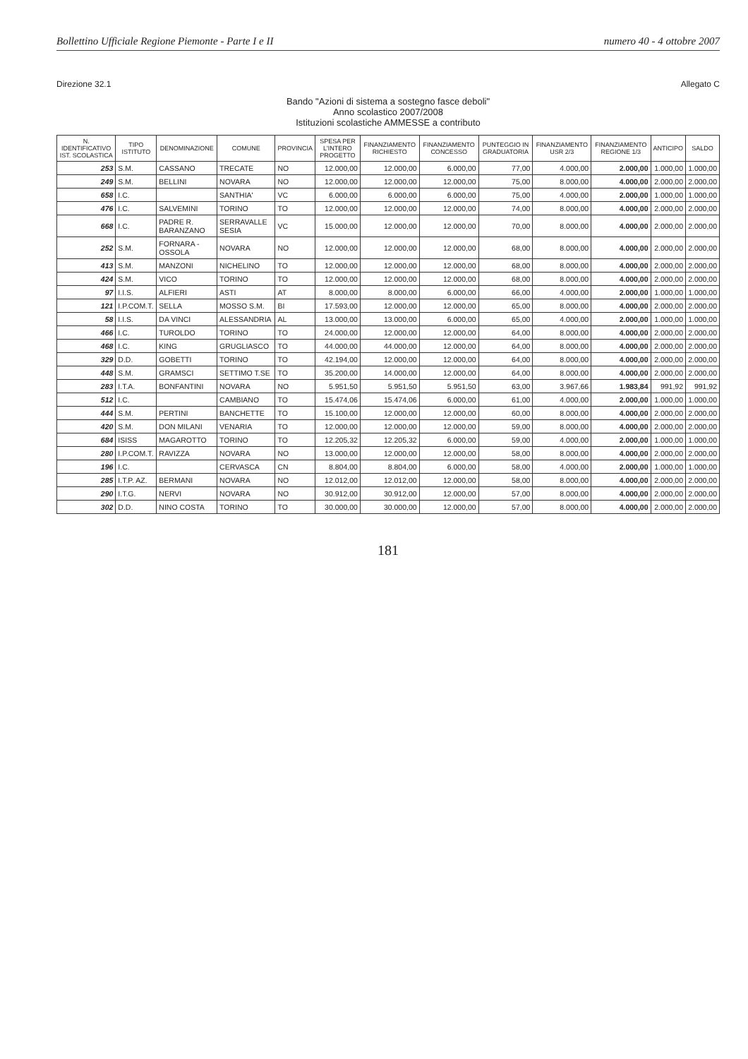Bollettino Ufficiale Regione Piemonte - Parte I e II numero 40 - 4 ottobre 2007
Direzione 32.1 Allegato C
Bando "Azioni di sistema a sostegno fasce deboli"
Anno scolastico 2007/2008
Istituzioni scolastiche AMMESSE a contributo
| N. IDENTIFICATIVO IST. SCOLASTICA | TIPO ISTITUTO | DENOMINAZIONE | COMUNE | PROVINCIA | SPESA PER L'INTERO PROGETTO | FINANZIAMENTO RICHIESTO | FINANZIAMENTO CONCESSO | PUNTEGGIO IN GRADUATORIA | FINANZIAMENTO USR 2/3 | FINANZIAMENTO REGIONE 1/3 | ANTICIPO | SALDO |
| --- | --- | --- | --- | --- | --- | --- | --- | --- | --- | --- | --- | --- |
| 253 | S.M. | CASSANO | TRECATE | NO | 12.000,00 | 12.000,00 | 6.000,00 | 77,00 | 4.000,00 | 2.000,00 | 1.000,00 | 1.000,00 |
| 249 | S.M. | BELLINI | NOVARA | NO | 12.000,00 | 12.000,00 | 12.000,00 | 75,00 | 8.000,00 | 4.000,00 | 2.000,00 | 2.000,00 |
| 658 | I.C. | | SANTHIA' | VC | 6.000,00 | 6.000,00 | 6.000,00 | 75,00 | 4.000,00 | 2.000,00 | 1.000,00 | 1.000,00 |
| 476 | I.C. | SALVEMINI | TORINO | TO | 12.000,00 | 12.000,00 | 12.000,00 | 74,00 | 8.000,00 | 4.000,00 | 2.000,00 | 2.000,00 |
| 668 | I.C. | PADRE R. BARANZANO | SERRAVALLE SESIA | VC | 15.000,00 | 12.000,00 | 12.000,00 | 70,00 | 8.000,00 | 4.000,00 | 2.000,00 | 2.000,00 |
| 252 | S.M. | FORNARA - OSSOLA | NOVARA | NO | 12.000,00 | 12.000,00 | 12.000,00 | 68,00 | 8.000,00 | 4.000,00 | 2.000,00 | 2.000,00 |
| 413 | S.M. | MANZONI | NICHELINO | TO | 12.000,00 | 12.000,00 | 12.000,00 | 68,00 | 8.000,00 | 4.000,00 | 2.000,00 | 2.000,00 |
| 424 | S.M. | VICO | TORINO | TO | 12.000,00 | 12.000,00 | 12.000,00 | 68,00 | 8.000,00 | 4.000,00 | 2.000,00 | 2.000,00 |
| 97 | I.I.S. | ALFIERI | ASTI | AT | 8.000,00 | 8.000,00 | 6.000,00 | 66,00 | 4.000,00 | 2.000,00 | 1.000,00 | 1.000,00 |
| 121 | I.P.COM.T. | SELLA | MOSSO S.M. | BI | 17.593,00 | 12.000,00 | 12.000,00 | 65,00 | 8.000,00 | 4.000,00 | 2.000,00 | 2.000,00 |
| 58 | I.I.S. | DA VINCI | ALESSANDRIA | AL | 13.000,00 | 13.000,00 | 6.000,00 | 65,00 | 4.000,00 | 2.000,00 | 1.000,00 | 1.000,00 |
| 466 | I.C. | TUROLDO | TORINO | TO | 24.000,00 | 12.000,00 | 12.000,00 | 64,00 | 8.000,00 | 4.000,00 | 2.000,00 | 2.000,00 |
| 468 | I.C. | KING | GRUGLIASCO | TO | 44.000,00 | 44.000,00 | 12.000,00 | 64,00 | 8.000,00 | 4.000,00 | 2.000,00 | 2.000,00 |
| 329 | D.D. | GOBETTI | TORINO | TO | 42.194,00 | 12.000,00 | 12.000,00 | 64,00 | 8.000,00 | 4.000,00 | 2.000,00 | 2.000,00 |
| 448 | S.M. | GRAMSCI | SETTIMO T.SE | TO | 35.200,00 | 14.000,00 | 12.000,00 | 64,00 | 8.000,00 | 4.000,00 | 2.000,00 | 2.000,00 |
| 283 | I.T.A. | BONFANTINI | NOVARA | NO | 5.951,50 | 5.951,50 | 5.951,50 | 63,00 | 3.967,66 | 1.983,84 | 991,92 | 991,92 |
| 512 | I.C. | | CAMBIANO | TO | 15.474,06 | 15.474,06 | 6.000,00 | 61,00 | 4.000,00 | 2.000,00 | 1.000,00 | 1.000,00 |
| 444 | S.M. | PERTINI | BANCHETTE | TO | 15.100,00 | 12.000,00 | 12.000,00 | 60,00 | 8.000,00 | 4.000,00 | 2.000,00 | 2.000,00 |
| 420 | S.M. | DON MILANI | VENARIA | TO | 12.000,00 | 12.000,00 | 12.000,00 | 59,00 | 8.000,00 | 4.000,00 | 2.000,00 | 2.000,00 |
| 684 | ISISS | MAGAROTTO | TORINO | TO | 12.205,32 | 12.205,32 | 6.000,00 | 59,00 | 4.000,00 | 2.000,00 | 1.000,00 | 1.000,00 |
| 280 | I.P.COM.T. | RAVIZZA | NOVARA | NO | 13.000,00 | 12.000,00 | 12.000,00 | 58,00 | 8.000,00 | 4.000,00 | 2.000,00 | 2.000,00 |
| 196 | I.C. | | CERVASCA | CN | 8.804,00 | 8.804,00 | 6.000,00 | 58,00 | 4.000,00 | 2.000,00 | 1.000,00 | 1.000,00 |
| 285 | I.T.P. AZ. | BERMANI | NOVARA | NO | 12.012,00 | 12.012,00 | 12.000,00 | 58,00 | 8.000,00 | 4.000,00 | 2.000,00 | 2.000,00 |
| 290 | I.T.G. | NERVI | NOVARA | NO | 30.912,00 | 30.912,00 | 12.000,00 | 57,00 | 8.000,00 | 4.000,00 | 2.000,00 | 2.000,00 |
| 302 | D.D. | NINO COSTA | TORINO | TO | 30.000,00 | 30.000,00 | 12.000,00 | 57,00 | 8.000,00 | 4.000,00 | 2.000,00 | 2.000,00 |
181